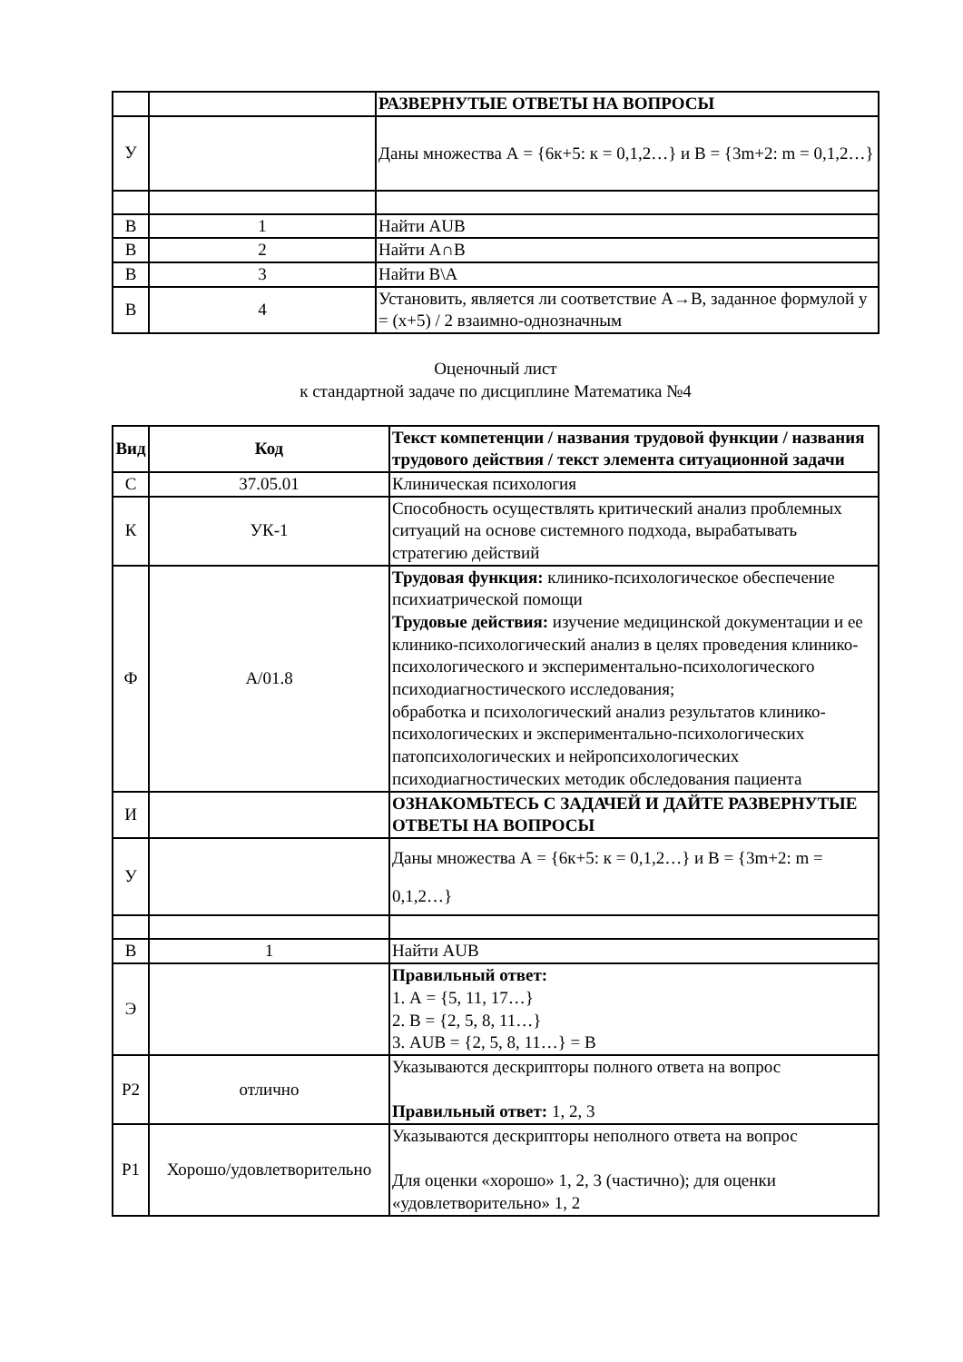| | | РАЗВЕРНУТЫЕ ОТВЕТЫ НА ВОПРОСЫ |
| У | | Даны множества А = {6к+5: к = 0,1,2…} и В = {3m+2: m = 0,1,2…} |
| В | 1 | Найти АUB |
| В | 2 | Найти А∩В |
| В | 3 | Найти В\А |
| В | 4 | Установить, является ли соответствие А→В, заданное формулой y = (x+5) / 2 взаимно-однозначным |
Оценочный лист
к стандартной задаче по дисциплине Математика №4
| Вид | Код | Текст компетенции / названия трудовой функции / названия трудового действия / текст элемента ситуационной задачи |
| С | 37.05.01 | Клиническая психология |
| К | УК-1 | Способность осуществлять критический анализ проблемных ситуаций на основе системного подхода, вырабатывать стратегию действий |
| Ф | А/01.8 | Трудовая функция: клинико-психологическое обеспечение психиатрической помощи Трудовые действия: изучение медицинской документации и ее клинико-психологический анализ в целях проведения клинико-психологического и экспериментально-психологического психодиагностического исследования; обработка и психологический анализ результатов клинико-психологических и экспериментально-психологических патопсихологических и нейропсихологических психодиагностических методик обследования пациента |
| И | | ОЗНАКОМЬТЕСЬ С ЗАДАЧЕЙ И ДАЙТЕ РАЗВЕРНУТЫЕ ОТВЕТЫ НА ВОПРОСЫ |
| У | | Даны множества А = {6к+5: к = 0,1,2…} и В = {3m+2: m = 0,1,2…} |
| В | 1 | Найти АUB |
| Э | | Правильный ответ: 1. А = {5, 11, 17…} 2. В = {2, 5, 8, 11…} 3. АUB = {2, 5, 8, 11…} = В |
| Р2 | отлично | Указываются дескрипторы полного ответа на вопрос Правильный ответ: 1, 2, 3 |
| Р1 | Хорошо/удовлетворительно | Указываются дескрипторы неполного ответа на вопрос Для оценки «хорошо» 1, 2, 3 (частично); для оценки «удовлетворительно» 1, 2 |